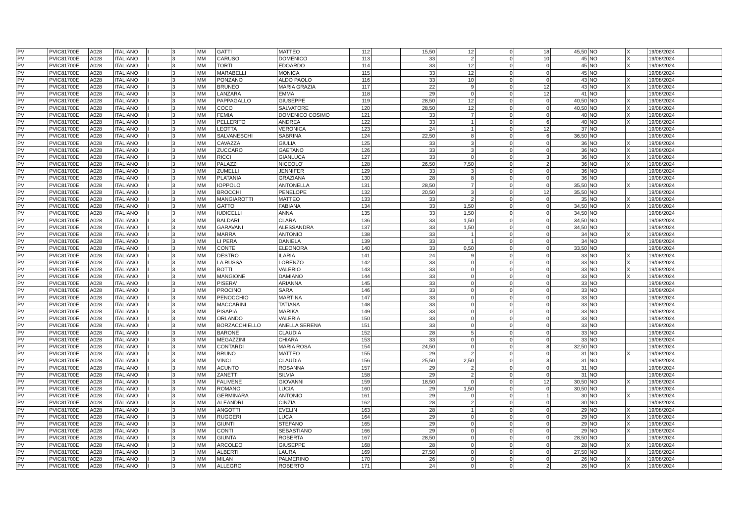| PV | PVIC81700E | A028 | ITALIANO | I | 3 | MM | GATTI | MATTEO | 112 | | 15,50 | 12 | 0 | 18 | 45,50 | NO | X | 19/08/2024 | |
| PV | PVIC81700E | A028 | ITALIANO | I | 3 | MM | CARUSO | DOMENICO | 113 | | 33 | 2 | 0 | 10 | 45 | NO | X | 19/08/2024 | |
| PV | PVIC81700E | A028 | ITALIANO | I | 3 | MM | TORTI | EDOARDO | 114 | | 33 | 12 | 0 | 0 | 45 | NO | X | 19/08/2024 | |
| PV | PVIC81700E | A028 | ITALIANO | I | 3 | MM | MARABELLI | MONICA | 115 | | 33 | 12 | 0 | 0 | 45 | NO | | 19/08/2024 | |
| PV | PVIC81700E | A028 | ITALIANO | I | 3 | MM | PONZANO | ALDO PAOLO | 116 | | 33 | 10 | 0 | 0 | 43 | NO | X | 19/08/2024 | |
| PV | PVIC81700E | A028 | ITALIANO | I | 3 | MM | BRUNEO | MARIA GRAZIA | 117 | | 22 | 9 | 0 | 12 | 43 | NO | X | 19/08/2024 | |
| PV | PVIC81700E | A028 | ITALIANO | I | 3 | MM | LANZARA | EMMA | 118 | | 29 | 0 | 0 | 12 | 41 | NO | | 19/08/2024 | |
| PV | PVIC81700E | A028 | ITALIANO | I | 3 | MM | PAPPAGALLO | GIUSEPPE | 119 | | 28,50 | 12 | 0 | 0 | 40,50 | NO | X | 19/08/2024 | |
| PV | PVIC81700E | A028 | ITALIANO | I | 3 | MM | COCO | SALVATORE | 120 | | 28,50 | 12 | 0 | 0 | 40,50 | NO | X | 19/08/2024 | |
| PV | PVIC81700E | A028 | ITALIANO | I | 3 | MM | FEMIA | DOMENICO COSIMO | 121 | | 33 | 7 | 0 | 0 | 40 | NO | X | 19/08/2024 | |
| PV | PVIC81700E | A028 | ITALIANO | I | 3 | MM | PELLERITO | ANDREA | 122 | | 33 | 1 | 0 | 6 | 40 | NO | X | 19/08/2024 | |
| PV | PVIC81700E | A028 | ITALIANO | I | 3 | MM | LEOTTA | VERONICA | 123 | | 24 | 1 | 0 | 12 | 37 | NO | | 19/08/2024 | |
| PV | PVIC81700E | A028 | ITALIANO | I | 3 | MM | SALVANESCHI | SABRINA | 124 | | 22,50 | 8 | 0 | 6 | 36,50 | NO | | 19/08/2024 | |
| PV | PVIC81700E | A028 | ITALIANO | I | 3 | MM | CAVAZZA | GIULIA | 125 | | 33 | 3 | 0 | 0 | 36 | NO | X | 19/08/2024 | |
| PV | PVIC81700E | A028 | ITALIANO | I | 3 | MM | ZUCCARO | GAETANO | 126 | | 33 | 3 | 0 | 0 | 36 | NO | X | 19/08/2024 | |
| PV | PVIC81700E | A028 | ITALIANO | I | 3 | MM | RICCI | GIANLUCA | 127 | | 33 | 0 | 0 | 3 | 36 | NO | X | 19/08/2024 | |
| PV | PVIC81700E | A028 | ITALIANO | I | 3 | MM | PALAZZI | NICCOLO' | 128 | | 26,50 | 7,50 | 0 | 2 | 36 | NO | X | 19/08/2024 | |
| PV | PVIC81700E | A028 | ITALIANO | I | 3 | MM | ZUMELLI | JENNIFER | 129 | | 33 | 3 | 0 | 0 | 36 | NO | | 19/08/2024 | |
| PV | PVIC81700E | A028 | ITALIANO | I | 3 | MM | PLATANIA | GRAZIANA | 130 | | 28 | 8 | 0 | 0 | 36 | NO | | 19/08/2024 | |
| PV | PVIC81700E | A028 | ITALIANO | I | 3 | MM | IOPPOLO | ANTONELLA | 131 | | 28,50 | 7 | 0 | 0 | 35,50 | NO | X | 19/08/2024 | |
| PV | PVIC81700E | A028 | ITALIANO | I | 3 | MM | BROCCHI | PENELOPE | 132 | | 20,50 | 3 | 0 | 12 | 35,50 | NO | | 19/08/2024 | |
| PV | PVIC81700E | A028 | ITALIANO | I | 3 | MM | MANGIAROTTI | MATTEO | 133 | | 33 | 2 | 0 | 0 | 35 | NO | X | 19/08/2024 | |
| PV | PVIC81700E | A028 | ITALIANO | I | 3 | MM | GATTO | FABIANA | 134 | | 33 | 1,50 | 0 | 0 | 34,50 | NO | X | 19/08/2024 | |
| PV | PVIC81700E | A028 | ITALIANO | I | 3 | MM | IUDICELLI | ANNA | 135 | | 33 | 1,50 | 0 | 0 | 34,50 | NO | | 19/08/2024 | |
| PV | PVIC81700E | A028 | ITALIANO | I | 3 | MM | BALDARI | CLARA | 136 | | 33 | 1,50 | 0 | 0 | 34,50 | NO | | 19/08/2024 | |
| PV | PVIC81700E | A028 | ITALIANO | I | 3 | MM | GARAVANI | ALESSANDRA | 137 | | 33 | 1,50 | 0 | 0 | 34,50 | NO | | 19/08/2024 | |
| PV | PVIC81700E | A028 | ITALIANO | I | 3 | MM | MARRA | ANTONIO | 138 | | 33 | 1 | 0 | 0 | 34 | NO | X | 19/08/2024 | |
| PV | PVIC81700E | A028 | ITALIANO | I | 3 | MM | LI PERA | DANIELA | 139 | | 33 | 1 | 0 | 0 | 34 | NO | | 19/08/2024 | |
| PV | PVIC81700E | A028 | ITALIANO | I | 3 | MM | CONTE | ELEONORA | 140 | | 33 | 0,50 | 0 | 0 | 33,50 | NO | | 19/08/2024 | |
| PV | PVIC81700E | A028 | ITALIANO | I | 3 | MM | DESTRO | ILARIA | 141 | | 24 | 9 | 0 | 0 | 33 | NO | X | 19/08/2024 | |
| PV | PVIC81700E | A028 | ITALIANO | I | 3 | MM | LA RUSSA | LORENZO | 142 | | 33 | 0 | 0 | 0 | 33 | NO | X | 19/08/2024 | |
| PV | PVIC81700E | A028 | ITALIANO | I | 3 | MM | BOTTI | VALERIO | 143 | | 33 | 0 | 0 | 0 | 33 | NO | X | 19/08/2024 | |
| PV | PVIC81700E | A028 | ITALIANO | I | 3 | MM | MANGIONE | DAMIANO | 144 | | 33 | 0 | 0 | 0 | 33 | NO | X | 19/08/2024 | |
| PV | PVIC81700E | A028 | ITALIANO | I | 3 | MM | PISERA' | ARIANNA | 145 | | 33 | 0 | 0 | 0 | 33 | NO | | 19/08/2024 | |
| PV | PVIC81700E | A028 | ITALIANO | I | 3 | MM | PROCINO | SARA | 146 | | 33 | 0 | 0 | 0 | 33 | NO | | 19/08/2024 | |
| PV | PVIC81700E | A028 | ITALIANO | I | 3 | MM | PENOCCHIO | MARTINA | 147 | | 33 | 0 | 0 | 0 | 33 | NO | | 19/08/2024 | |
| PV | PVIC81700E | A028 | ITALIANO | I | 3 | MM | MACCARINI | TATIANA | 148 | | 33 | 0 | 0 | 0 | 33 | NO | | 19/08/2024 | |
| PV | PVIC81700E | A028 | ITALIANO | I | 3 | MM | PISAPIA | MARIKA | 149 | | 33 | 0 | 0 | 0 | 33 | NO | | 19/08/2024 | |
| PV | PVIC81700E | A028 | ITALIANO | I | 3 | MM | ORLANDO | VALERIA | 150 | | 33 | 0 | 0 | 0 | 33 | NO | | 19/08/2024 | |
| PV | PVIC81700E | A028 | ITALIANO | I | 3 | MM | BORZACCHIELLO | ANELLA SERENA | 151 | | 33 | 0 | 0 | 0 | 33 | NO | | 19/08/2024 | |
| PV | PVIC81700E | A028 | ITALIANO | I | 3 | MM | BARONE | CLAUDIA | 152 | | 28 | 5 | 0 | 0 | 33 | NO | | 19/08/2024 | |
| PV | PVIC81700E | A028 | ITALIANO | I | 3 | MM | MEGAZZINI | CHIARA | 153 | | 33 | 0 | 0 | 0 | 33 | NO | | 19/08/2024 | |
| PV | PVIC81700E | A028 | ITALIANO | I | 3 | MM | CONTARDI | MARIA ROSA | 154 | | 24,50 | 0 | 0 | 8 | 32,50 | NO | | 19/08/2024 | |
| PV | PVIC81700E | A028 | ITALIANO | I | 3 | MM | BRUNO | MATTEO | 155 | | 29 | 2 | 0 | 0 | 31 | NO | X | 19/08/2024 | |
| PV | PVIC81700E | A028 | ITALIANO | I | 3 | MM | VINCI | CLAUDIA | 156 | | 25,50 | 2,50 | 0 | 3 | 31 | NO | | 19/08/2024 | |
| PV | PVIC81700E | A028 | ITALIANO | I | 3 | MM | ACUNTO | ROSANNA | 157 | | 29 | 2 | 0 | 0 | 31 | NO | | 19/08/2024 | |
| PV | PVIC81700E | A028 | ITALIANO | I | 3 | MM | ZANETTI | SILVIA | 158 | | 29 | 2 | 0 | 0 | 31 | NO | | 19/08/2024 | |
| PV | PVIC81700E | A028 | ITALIANO | I | 3 | MM | FALIVENE | GIOVANNI | 159 | | 18,50 | 0 | 0 | 12 | 30,50 | NO | X | 19/08/2024 | |
| PV | PVIC81700E | A028 | ITALIANO | I | 3 | MM | ROMANO | LUCIA | 160 | | 29 | 1,50 | 0 | 0 | 30,50 | NO | | 19/08/2024 | |
| PV | PVIC81700E | A028 | ITALIANO | I | 3 | MM | GERMINARA | ANTONIO | 161 | | 29 | 0 | 0 | 1 | 30 | NO | X | 19/08/2024 | |
| PV | PVIC81700E | A028 | ITALIANO | I | 3 | MM | ALEANDRI | CINZIA | 162 | | 28 | 2 | 0 | 0 | 30 | NO | | 19/08/2024 | |
| PV | PVIC81700E | A028 | ITALIANO | I | 3 | MM | ANGOTTI | EVELIN | 163 | | 28 | 1 | 0 | 0 | 29 | NO | X | 19/08/2024 | |
| PV | PVIC81700E | A028 | ITALIANO | I | 3 | MM | RUGGERI | LUCA | 164 | | 29 | 0 | 0 | 0 | 29 | NO | X | 19/08/2024 | |
| PV | PVIC81700E | A028 | ITALIANO | I | 3 | MM | GIUNTI | STEFANO | 165 | | 29 | 0 | 0 | 0 | 29 | NO | X | 19/08/2024 | |
| PV | PVIC81700E | A028 | ITALIANO | I | 3 | MM | CONTI | SEBASTIANO | 166 | | 29 | 0 | 0 | 0 | 29 | NO | X | 19/08/2024 | |
| PV | PVIC81700E | A028 | ITALIANO | I | 3 | MM | GIUNTA | ROBERTA | 167 | | 28,50 | 0 | 0 | 0 | 28,50 | NO | | 19/08/2024 | |
| PV | PVIC81700E | A028 | ITALIANO | I | 3 | MM | ARCOLEO | GIUSEPPE | 168 | | 28 | 0 | 0 | 0 | 28 | NO | X | 19/08/2024 | |
| PV | PVIC81700E | A028 | ITALIANO | I | 3 | MM | ALBERTI | LAURA | 169 | | 27,50 | 0 | 0 | 0 | 27,50 | NO | | 19/08/2024 | |
| PV | PVIC81700E | A028 | ITALIANO | I | 3 | MM | MILAN | PALMERINO | 170 | | 26 | 0 | 0 | 0 | 26 | NO | X | 19/08/2024 | |
| PV | PVIC81700E | A028 | ITALIANO | I | 3 | MM | ALLEGRO | ROBERTO | 171 | | 24 | 0 | 0 | 2 | 26 | NO | X | 19/08/2024 | |